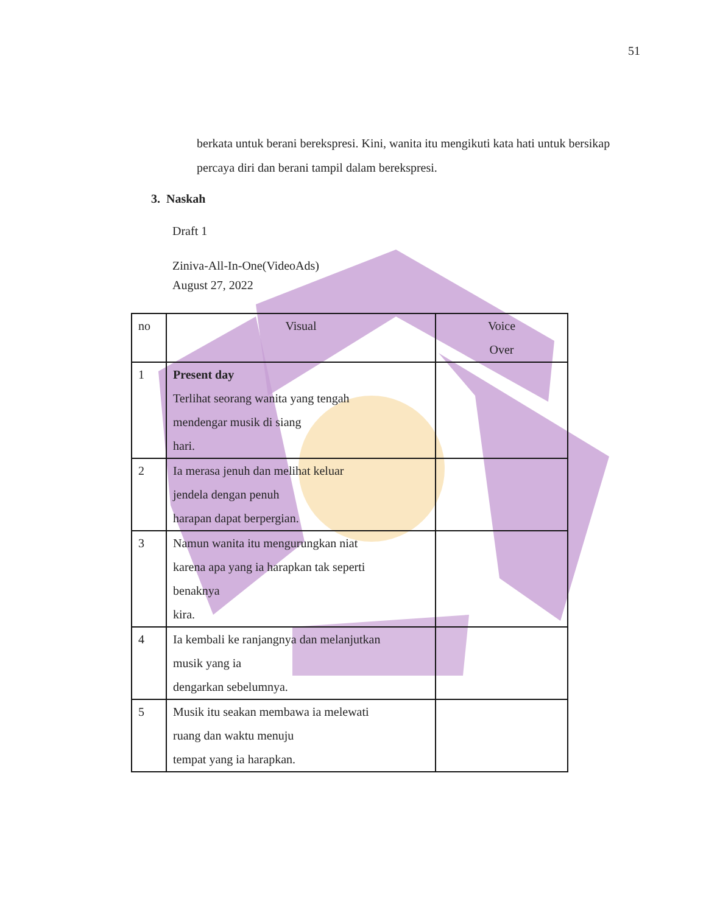51
berkata untuk berani berekspresi. Kini, wanita itu mengikuti kata hati untuk bersikap percaya diri dan berani tampil dalam berekspresi.
3. Naskah
Draft 1
Ziniva-All-In-One(VideoAds)
August 27, 2022
| no | Visual | Voice Over |
| --- | --- | --- |
| 1 | Present day Terlihat seorang wanita yang tengah mendengar musik di siang hari. | |
| 2 | Ia merasa jenuh dan melihat keluar jendela dengan penuh harapan dapat berpergian. | |
| 3 | Namun wanita itu mengurungkan niat karena apa yang ia harapkan tak seperti benaknya kira. | |
| 4 | Ia kembali ke ranjangnya dan melanjutkan musik yang ia dengarkan sebelumnya. | |
| 5 | Musik itu seakan membawa ia melewati ruang dan waktu menuju tempat yang ia harapkan. | |